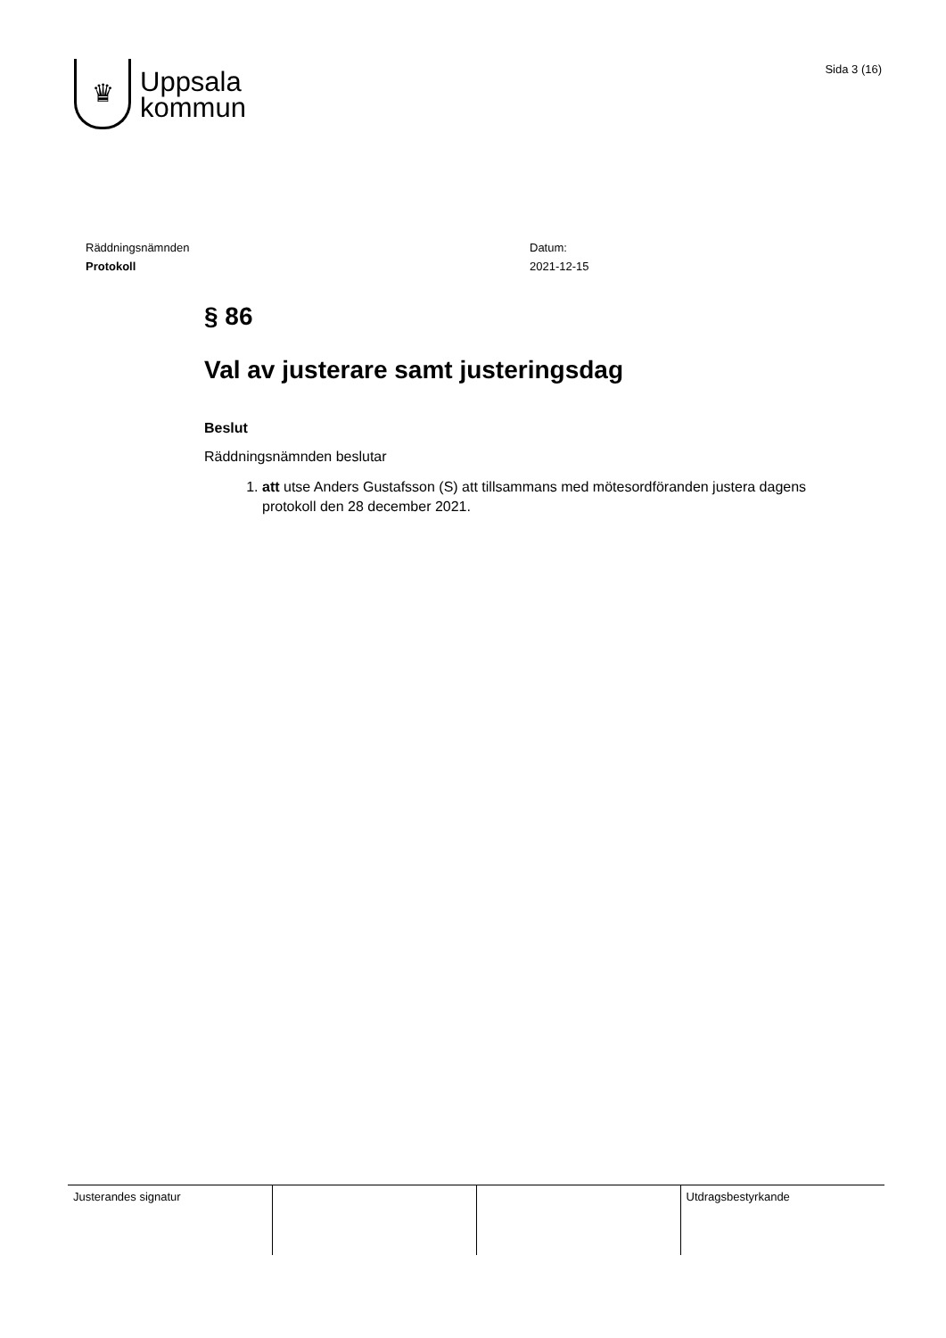♛
Uppsala
kommun
Sida 3 (16)
Räddningsnämnden
Protokoll
Datum:
2021-12-15
§ 86
Val av justerare samt justeringsdag
Beslut
Räddningsnämnden beslutar
1. att utse Anders Gustafsson (S) att tillsammans med mötesordföranden justera dagens protokoll den 28 december 2021.
| Justerandes signatur | | | Utdragsbestyrkande |